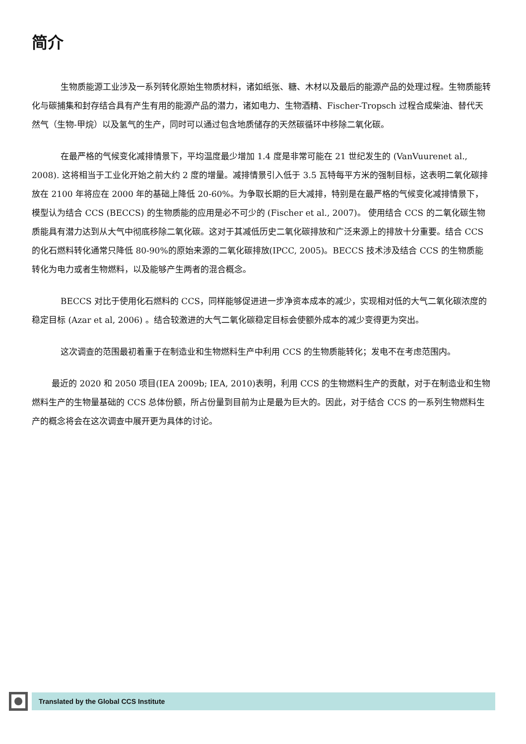简介
生物质能源工业涉及一系列转化原始生物质材料，诸如纸张、糖、木材以及最后的能源产品的处理过程。生物质能转化与碳捕集和封存结合具有产生有用的能源产品的潜力，诸如电力、生物酒精、Fischer-Tropsch 过程合成柴油、替代天然气（生物-甲烷）以及氢气的生产，同时可以通过包含地质储存的天然碳循环中移除二氧化碳。
在最严格的气候变化减排情景下，平均温度最少增加 1.4 度是非常可能在 21 世纪发生的 (VanVuurenet al., 2008). 这将相当于工业化开始之前大约 2 度的增量。减排情景引入低于 3.5 瓦特每平方米的强制目标，这表明二氧化碳排放在 2100 年将应在 2000 年的基础上降低 20-60%。为争取长期的巨大减排，特别是在最严格的气候变化减排情景下，模型认为结合 CCS (BECCS) 的生物质能的应用是必不可少的 (Fischer et al., 2007)。 使用结合 CCS 的二氧化碳生物质能具有潜力达到从大气中彻底移除二氧化碳。这对于其减低历史二氧化碳排放和广泛来源上的排放十分重要。结合 CCS 的化石燃料转化通常只降低 80-90%的原始来源的二氧化碳排放(IPCC, 2005)。BECCS 技术涉及结合 CCS 的生物质能转化为电力或者生物燃料，以及能够产生两者的混合概念。
BECCS 对比于使用化石燃料的 CCS，同样能够促进进一步净资本成本的减少，实现相对低的大气二氧化碳浓度的稳定目标 (Azar et al, 2006) 。结合较激进的大气二氧化碳稳定目标会使额外成本的减少变得更为突出。
这次调查的范围最初着重于在制造业和生物燃料生产中利用 CCS 的生物质能转化；发电不在考虑范围内。
最近的 2020 和 2050 项目(IEA 2009b; IEA, 2010)表明，利用 CCS 的生物燃料生产的贡献，对于在制造业和生物燃料生产的生物量基础的 CCS 总体份额，所占份量到目前为止是最为巨大的。因此，对于结合 CCS 的一系列生物燃料生产的概念将会在这次调查中展开更为具体的讨论。
Translated by the Global CCS Institute